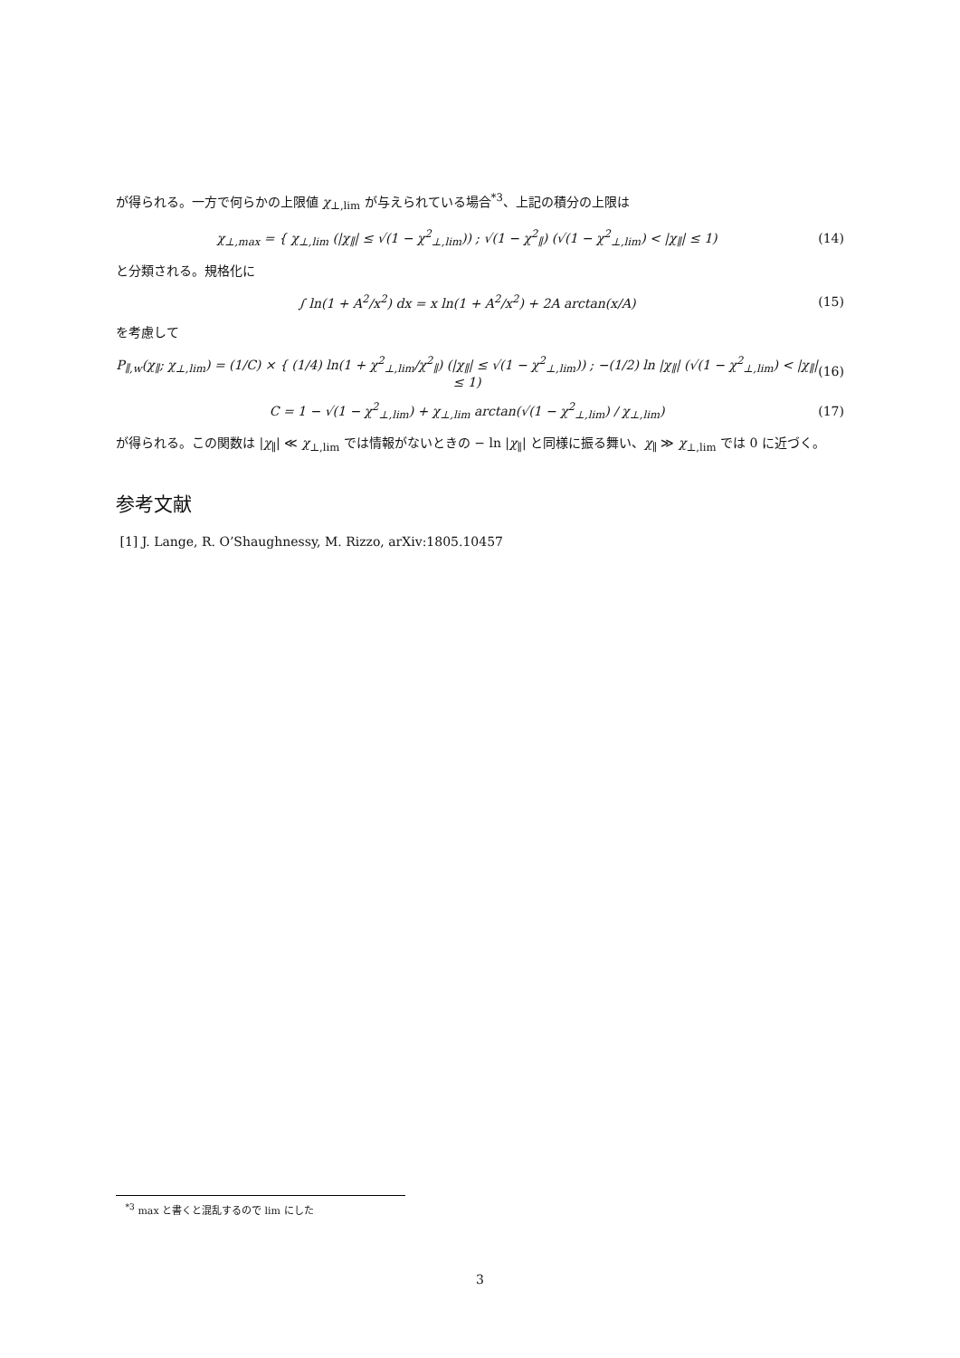が得られる。一方で何らかの上限値 χ<sub>⊥,lim</sub> が与えられている場合<sup>*3</sup>、上記の積分の上限は
χ<sub>⊥,max</sub> = { χ<sub>⊥,lim</sub> (|χ<sub>∥</sub>| ≤ √(1 − χ<sup>2</sup><sub>⊥,lim</sub>)) ; √(1 − χ<sup>2</sup><sub>∥</sub>) (√(1 − χ<sup>2</sup><sub>⊥,lim</sub>) < |χ<sub>∥</sub>| ≤ 1)
(14)
と分類される。規格化に
∫ ln(1 + A<sup>2</sup>/x<sup>2</sup>) dx = x ln(1 + A<sup>2</sup>/x<sup>2</sup>) + 2A arctan(x/A)
(15)
を考慮して
P<sub>∥,w</sub>(χ<sub>∥</sub>; χ<sub>⊥,lim</sub>) = (1/C) × { (1/4) ln(1 + χ<sup>2</sup><sub>⊥,lim</sub>/χ<sup>2</sup><sub>∥</sub>) (|χ<sub>∥</sub>| ≤ √(1 − χ<sup>2</sup><sub>⊥,lim</sub>)) ; −(1/2) ln |χ<sub>∥</sub>| (√(1 − χ<sup>2</sup><sub>⊥,lim</sub>) < |χ<sub>∥</sub>| ≤ 1)
(16)
C = 1 − √(1 − χ<sup>2</sup><sub>⊥,lim</sub>) + χ<sub>⊥,lim</sub> arctan(√(1 − χ<sup>2</sup><sub>⊥,lim</sub>) / χ<sub>⊥,lim</sub>)
(17)
が得られる。この関数は |χ<sub>∥</sub>| ≪ χ<sub>⊥,lim</sub> では情報がないときの − ln |χ<sub>∥</sub>| と同様に振る舞い、χ<sub>∥</sub> ≫ χ<sub>⊥,lim</sub> では 0 に近づく。
参考文献
[1] J. Lange, R. O’Shaughnessy, M. Rizzo, arXiv:1805.10457
<sup>*3</sup> max と書くと混乱するので lim にした
3